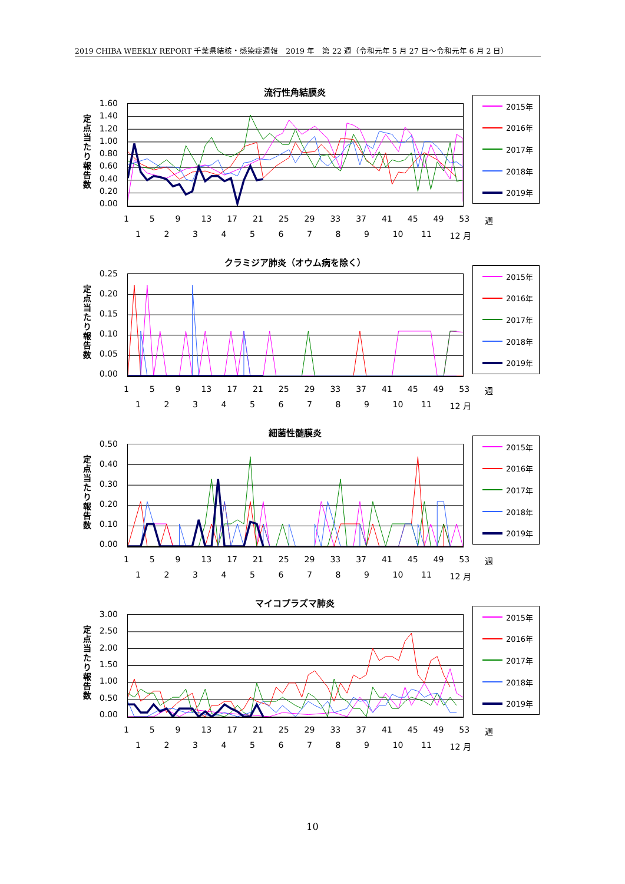2019 CHIBA WEEKLY REPORT 千葉県結核・感染症週報　2019 年　第 22 週（令和元年 5 月 27 日～令和元年 6 月 2 日）
流行性角結膜炎
定点当たり報告数
1.60
1.40
1.20
1.00
0.80
0.60
0.40
0.20
0.00
2015年
2016年
2017年
2018年
2019年
1 5 9 13 17 21 25 29 33 37 41 45 49 53 週
123456789 10 11 12 月
クラミジア肺炎（オウム病を除く）
定点当たり報告数
0.25
0.20
0.15
0.10
0.05
0.00
2015年
2016年
2017年
2018年
2019年
1 5 9 13 17 21 25 29 33 37 41 45 49 53 週
123456789 10 11 12 月
細菌性髄膜炎
定点当たり報告数
0.50
0.40
0.30
0.20
0.10
0.00
2015年
2016年
2017年
2018年
2019年
1 5 9 13 17 21 25 29 33 37 41 45 49 53 週
123456789 10 11 12 月
マイコプラズマ肺炎
定点当たり報告数
3.00
2.50
2.00
1.50
1.00
0.50
0.00
2015年
2016年
2017年
2018年
2019年
1 5 9 13 17 21 25 29 33 37 41 45 49 53 週
123456789 10 11 12 月
10